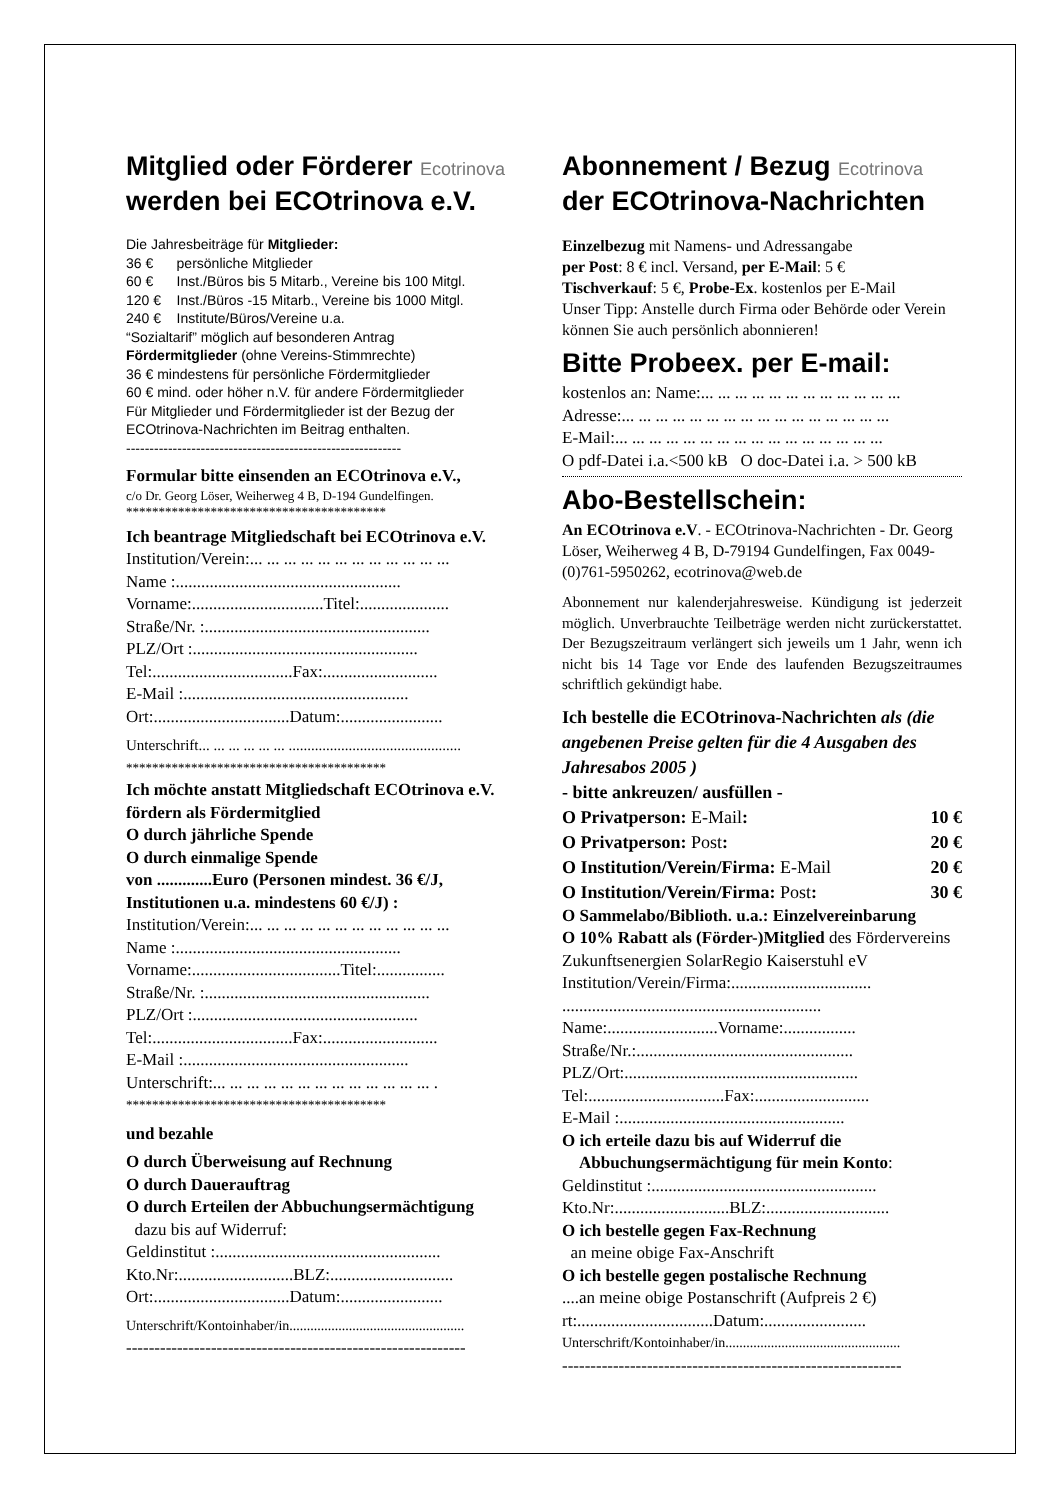Mitglied oder Förderer Ecotrinova
werden bei ECOtrinova e.V.
Die Jahresbeiträge für Mitglieder:
36 € persönliche Mitglieder
60 € Inst./Büros bis 5 Mitarb., Vereine bis 100 Mitgl.
120 € Inst./Büros -15 Mitarb., Vereine bis 1000 Mitgl.
240 € Institute/Büros/Vereine u.a.
“Sozialtarif” möglich auf besonderen Antrag
Fördermitglieder (ohne Vereins-Stimmrechte)
36 € mindestens für persönliche Fördermitglieder
60 € mind. oder höher n.V. für andere Fördermitglieder
Für Mitglieder und Fördermitglieder ist der Bezug der ECOtrinova-Nachrichten im Beitrag enthalten.
-----------------------------------------------------------
Formular bitte einsenden an ECOtrinova e.V.,
c/o Dr. Georg Löser, Weiherweg 4 B, D-194 Gundelfingen.
****************************************
Ich beantrage Mitgliedschaft bei ECOtrinova e.V.
Institution/Verein:... ... ... ... ... ... ... ... ... ... ... ...
Name :.....................................................
Vorname:...............................Titel:.....................
Straße/Nr. :.....................................................
PLZ/Ort :.....................................................
Tel:.................................Fax:...........................
E-Mail :.....................................................
Ort:................................Datum:........................
Unterschrift... ... ... ... ... ... ..............................................
****************************************
Ich möchte anstatt Mitgliedschaft ECOtrinova e.V. fördern als Fördermitglied
O durch jährliche Spende
O durch einmalige Spende
von .............Euro (Personen mindest. 36 €/J, Institutionen u.a. mindestens 60 €/J) :
Institution/Verein:... ... ... ... ... ... ... ... ... ... ... ...
Name :.....................................................
Vorname:...................................Titel:................
Straße/Nr. :.....................................................
PLZ/Ort :.....................................................
Tel:.................................Fax:...........................
E-Mail :.....................................................
Unterschrift:... ... ... ... ... ... ... ... ... ... ... ... ... .
****************************************
und bezahle
O durch Überweisung auf Rechnung
O durch Dauerauftrag
O durch Erteilen der Abbuchungsermächtigung
dazu bis auf Widerruf:
Geldinstitut :.....................................................
Kto.Nr:...........................BLZ:.............................
Ort:................................Datum:........................
Unterschrift/Kontoinhaber/in..................................................
------------------------------------------------------------
Abonnement / Bezug Ecotrinova
der ECOtrinova-Nachrichten
Einzelbezug mit Namens- und Adressangabe
per Post: 8 € incl. Versand, per E-Mail: 5 €
Tischverkauf: 5 €, Probe-Ex. kostenlos per E-Mail
Unser Tipp: Anstelle durch Firma oder Behörde oder Verein können Sie auch persönlich abonnieren!
Bitte Probeex. per E-mail:
kostenlos an: Name:... ... ... ... ... ... ... ... ... ... ... ...
Adresse:... ... ... ... ... ... ... ... ... ... ... ... ... ... ... ...
E-Mail:... ... ... ... ... ... ... ... ... ... ... ... ... ... ... ...
O pdf-Datei i.a.<500 kB O doc-Datei i.a. > 500 kB
Abo-Bestellschein:
An ECOtrinova e.V. - ECOtrinova-Nachrichten - Dr. Georg Löser, Weiherweg 4 B, D-79194 Gundelfingen, Fax 0049-(0)761-5950262, ecotrinova@web.de
Abonnement nur kalenderjahresweise. Kündigung ist jederzeit möglich. Unverbrauchte Teilbeträge werden nicht zurückerstattet. Der Bezugszeitraum verlängert sich jeweils um 1 Jahr, wenn ich nicht bis 14 Tage vor Ende des laufenden Bezugszeitraumes schriftlich gekündigt habe.
Ich bestelle die ECOtrinova-Nachrichten als (die angebenen Preise gelten für die 4 Ausgaben des Jahresabos 2005 )
- bitte ankreuzen/ ausfüllen -
O Privatperson: E-Mail: 10 €
O Privatperson: Post: 20 €
O Institution/Verein/Firma: E-Mail 20 €
O Institution/Verein/Firma: Post: 30 €
O Sammelabo/Biblioth. u.a.: Einzelvereinbarung
O 10% Rabatt als (Förder-)Mitglied des Fördervereins Zukunftsenergien SolarRegio Kaiserstuhl eV
Institution/Verein/Firma:.................................
.............................................................
Name:..........................Vorname:.................
Straße/Nr.:...................................................
PLZ/Ort:.......................................................
Tel:................................Fax:...........................
E-Mail :.....................................................
O ich erteile dazu bis auf Widerruf die
Abbuchungsermächtigung für mein Konto:
Geldinstitut :.....................................................
Kto.Nr:...........................BLZ:.............................
O ich bestelle gegen Fax-Rechnung
an meine obige Fax-Anschrift
O ich bestelle gegen postalische Rechnung
....an meine obige Postanschrift (Aufpreis 2 €)
rt:................................Datum:........................
Unterschrift/Kontoinhaber/in..................................................
------------------------------------------------------------